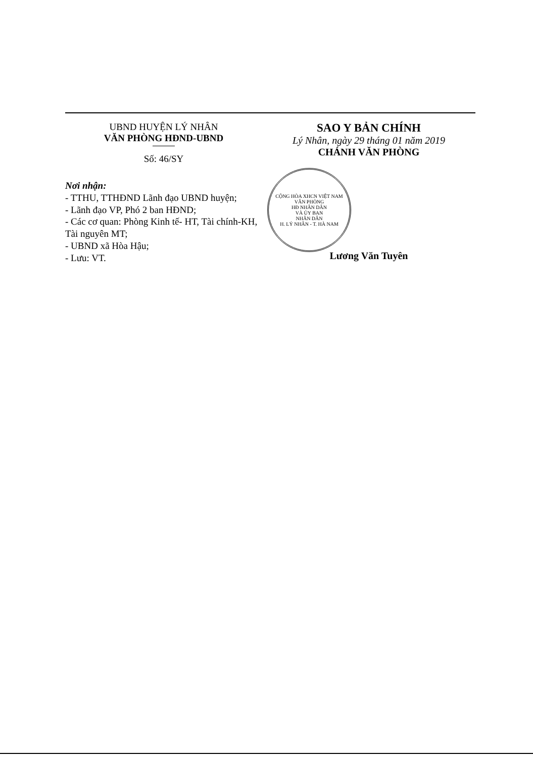UBND HUYỆN LÝ NHÂN
VĂN PHÒNG HĐND-UBND
Số: 46/SY
Nơi nhận:
- TTHU, TTHĐND Lãnh đạo UBND huyện;
- Lãnh đạo VP, Phó 2 ban HĐND;
- Các cơ quan: Phòng Kinh tế- HT, Tài chính-KH, Tài nguyên MT;
- UBND xã Hòa Hậu;
- Lưu: VT.
SAO Y BẢN CHÍNH
Lý Nhân, ngày 29 tháng 01 năm 2019
CHÁNH VĂN PHÒNG
CỘNG HÒA XHCN VIỆT NAM
VĂN PHÒNG
HĐ NHÂN DÂN
VÀ ỦY BAN
NHÂN DÂN
H. LÝ NHÂN - T. HÀ NAM
Lương Văn Tuyên